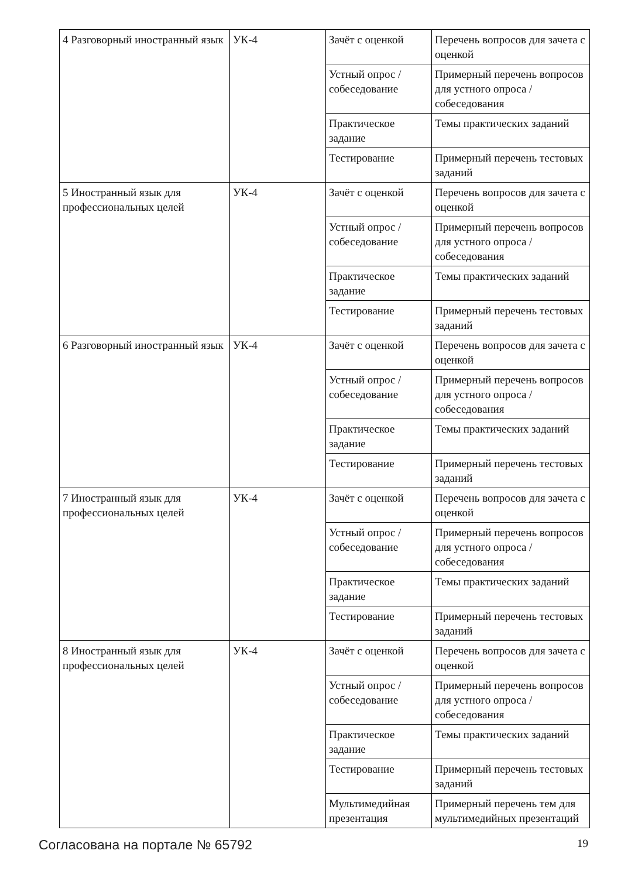| 4 Разговорный иностранный язык | УК-4 | Зачёт с оценкой | Перечень вопросов для зачета с оценкой |
| | | Устный опрос / собеседование | Примерный перечень вопросов для устного опроса / собеседования |
| | | Практическое задание | Темы практических заданий |
| | | Тестирование | Примерный перечень тестовых заданий |
| 5 Иностранный язык для профессиональных целей | УК-4 | Зачёт с оценкой | Перечень вопросов для зачета с оценкой |
| | | Устный опрос / собеседование | Примерный перечень вопросов для устного опроса / собеседования |
| | | Практическое задание | Темы практических заданий |
| | | Тестирование | Примерный перечень тестовых заданий |
| 6 Разговорный иностранный язык | УК-4 | Зачёт с оценкой | Перечень вопросов для зачета с оценкой |
| | | Устный опрос / собеседование | Примерный перечень вопросов для устного опроса / собеседования |
| | | Практическое задание | Темы практических заданий |
| | | Тестирование | Примерный перечень тестовых заданий |
| 7 Иностранный язык для профессиональных целей | УК-4 | Зачёт с оценкой | Перечень вопросов для зачета с оценкой |
| | | Устный опрос / собеседование | Примерный перечень вопросов для устного опроса / собеседования |
| | | Практическое задание | Темы практических заданий |
| | | Тестирование | Примерный перечень тестовых заданий |
| 8 Иностранный язык для профессиональных целей | УК-4 | Зачёт с оценкой | Перечень вопросов для зачета с оценкой |
| | | Устный опрос / собеседование | Примерный перечень вопросов для устного опроса / собеседования |
| | | Практическое задание | Темы практических заданий |
| | | Тестирование | Примерный перечень тестовых заданий |
| | | Мультимедийная презентация | Примерный перечень тем для мультимедийных презентаций |
Согласована на портале № 65792 19